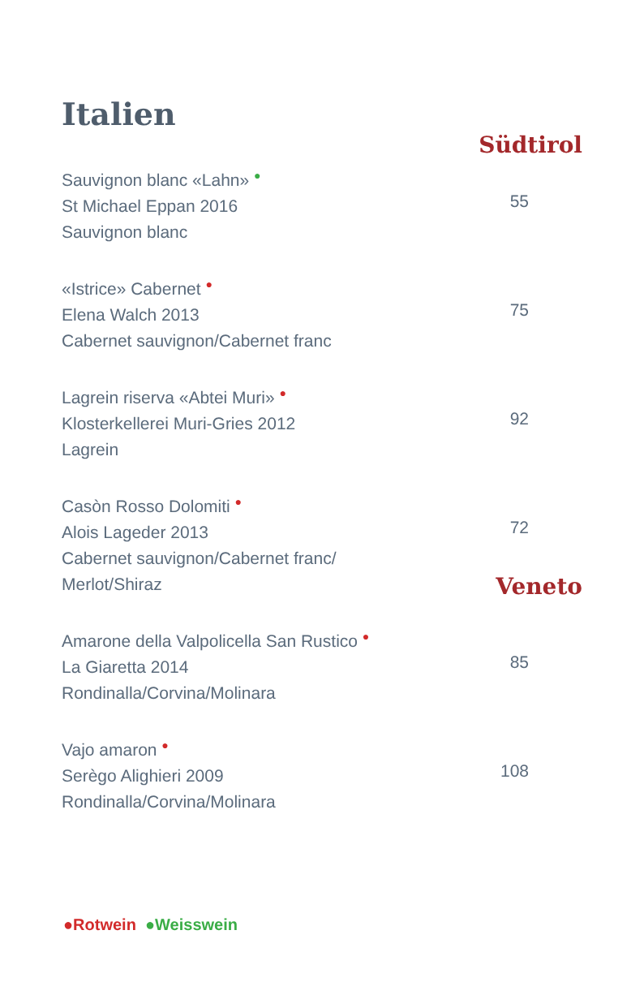Italien
Südtirol
Sauvignon blanc «Lahn» ●
St Michael Eppan 2016
Sauvignon blanc
55
«Istrice» Cabernet ●
Elena Walch 2013
Cabernet sauvignon/Cabernet franc
75
Lagrein riserva «Abtei Muri» ●
Klosterkellerei Muri-Gries 2012
Lagrein
92
Casòn Rosso Dolomiti ●
Alois Lageder 2013
Cabernet sauvignon/Cabernet franc/
Merlot/Shiraz
72
Amarone della Valpolicella San Rustico ●
La Giaretta 2014
Rondinalla/Corvina/Molinara
85
Vajo amaron ●
Serègo Alighieri 2009
Rondinalla/Corvina/Molinara
108
Veneto
●Rotwein ●Weisswein